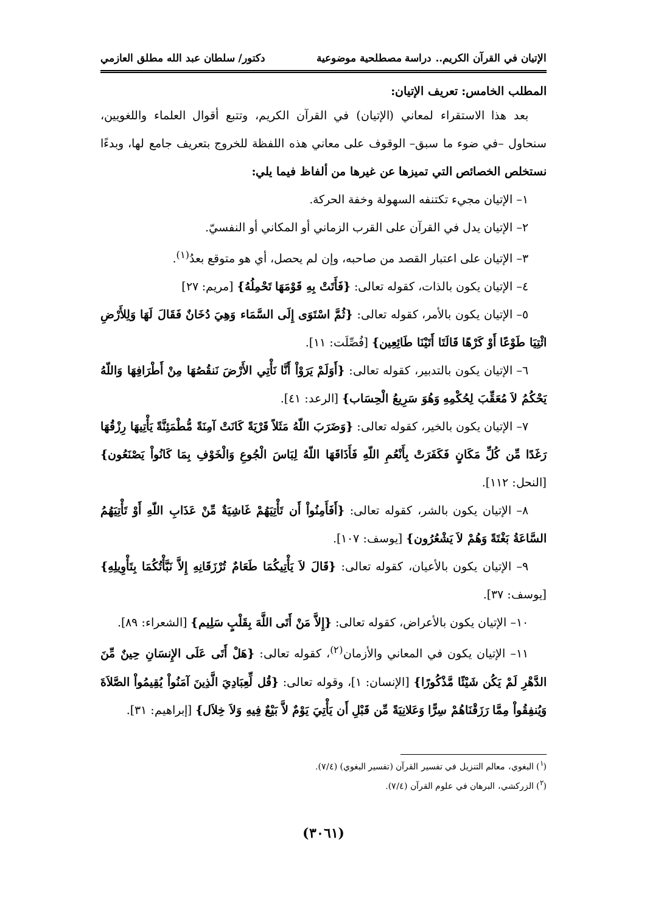الإتيان في القرآن الكريم.. دراسة مصطلحية موضوعية دكتور/ سلطان عبد الله مطلق العازمي
المطلب الخامس: تعريف الإتيان:
بعد هذا الاستقراء لمعاني (الإتيان) في القرآن الكريم، وتتبع أقوال العلماء واللغويين، سنحاول –في ضوء ما سبق– الوقوف على معاني هذه اللفظة للخروج بتعريف جامع لها، وبدءًا نستخلص الخصائص التي تميزها عن غيرها من ألفاظ فيما يلي:
١– الإتيان مجيء تكتنفه السهولة وخفة الحركة.
٢– الإتيان يدل في القرآن على القرب الزماني أو المكاني أو النفسيّ.
٣– الإتيان على اعتبار القصد من صاحبه، وإن لم يحصل، أي هو متوقع بعدُ<sup>(١)</sup>.
٤– الإتيان يكون بالذات، كقوله تعالى: {فَأَتَتْ بِهِ قَوْمَهَا تَحْمِلُهُ} [مريم: ٢٧]
٥– الإتيان يكون بالأمر، كقوله تعالى: {ثُمَّ اسْتَوَى إِلَى السَّمَاء وَهِيَ دُخَانٌ فَقَالَ لَهَا وَلِلأَرْضِ ائْتِيَا طَوْعًا أَوْ كَرْهًا قَالَتَا أَتَيْنَا طَائِعِين} [فُصِّلَت: ١١].
٦– الإتيان يكون بالتدبير، كقوله تعالى: {أَوَلَمْ يَرَوْاْ أَنَّا نَأْتِي الأَرْضَ نَنقُصُهَا مِنْ أَطْرَافِهَا وَاللّهُ يَحْكُمُ لاَ مُعَقِّبَ لِحُكْمِهِ وَهُوَ سَرِيعُ الْحِسَاب} [الرعد: ٤١].
٧– الإتيان يكون بالخير، كقوله تعالى: {وَضَرَبَ اللّهُ مَثَلاً قَرْيَةً كَانَتْ آمِنَةً مُّطْمَئِنَّةً يَأْتِيهَا رِزْقُهَا رَغَدًا مِّن كُلِّ مَكَانٍ فَكَفَرَتْ بِأَنْعُمِ اللّهِ فَأَذَاقَهَا اللّهُ لِبَاسَ الْجُوعِ وَالْخَوْفِ بِمَا كَانُواْ يَصْنَعُون} [النحل: ١١٢].
٨– الإتيان يكون بالشر، كقوله تعالى: {أَفَأَمِنُواْ أَن تَأْتِيَهُمْ غَاشِيَةٌ مِّنْ عَذَابِ اللّهِ أَوْ تَأْتِيَهُمُ السَّاعَةُ بَغْتَةً وَهُمْ لاَ يَشْعُرُون} [يوسف: ١٠٧].
٩– الإتيان يكون بالأعيان، كقوله تعالى: {قَالَ لاَ يَأْتِيكُمَا طَعَامٌ تُرْزَقَانِهِ إِلاَّ نَبَّأْتُكُمَا بِتَأْوِيلِهِ} [يوسف: ٣٧].
١٠– الإتيان يكون بالأعراض، كقوله تعالى: {إِلاَّ مَنْ أَتَى اللَّهَ بِقَلْبٍ سَلِيم} [الشعراء: ٨٩].
١١– الإتيان يكون في المعاني والأزمان<sup>(٢)</sup>، كقوله تعالى: {هَلْ أَتَى عَلَى الإِنسَانِ حِينٌ مِّنَ الدَّهْرِ لَمْ يَكُن شَيْئًا مَّذْكُورًا} [الإنسان: ١]، وقوله تعالى: {قُل لِّعِبَادِيَ الَّذِينَ آمَنُواْ يُقِيمُواْ الصَّلاَةَ وَيُنفِقُواْ مِمَّا رَزَقْنَاهُمْ سِرًّا وَعَلانِيَةً مِّن قَبْلِ أَن يَأْتِيَ يَوْمٌ لاَّ بَيْعٌ فِيهِ وَلاَ خِلاَل} [إبراهيم: ٣١].
(<sup>١</sup>) البغوي، معالم التنزيل في تفسير القرآن (تفسير البغوي) (٧/٤).
(<sup>٢</sup>) الزركشي، البرهان في علوم القرآن (٧/٤).
(٣٠٦١)